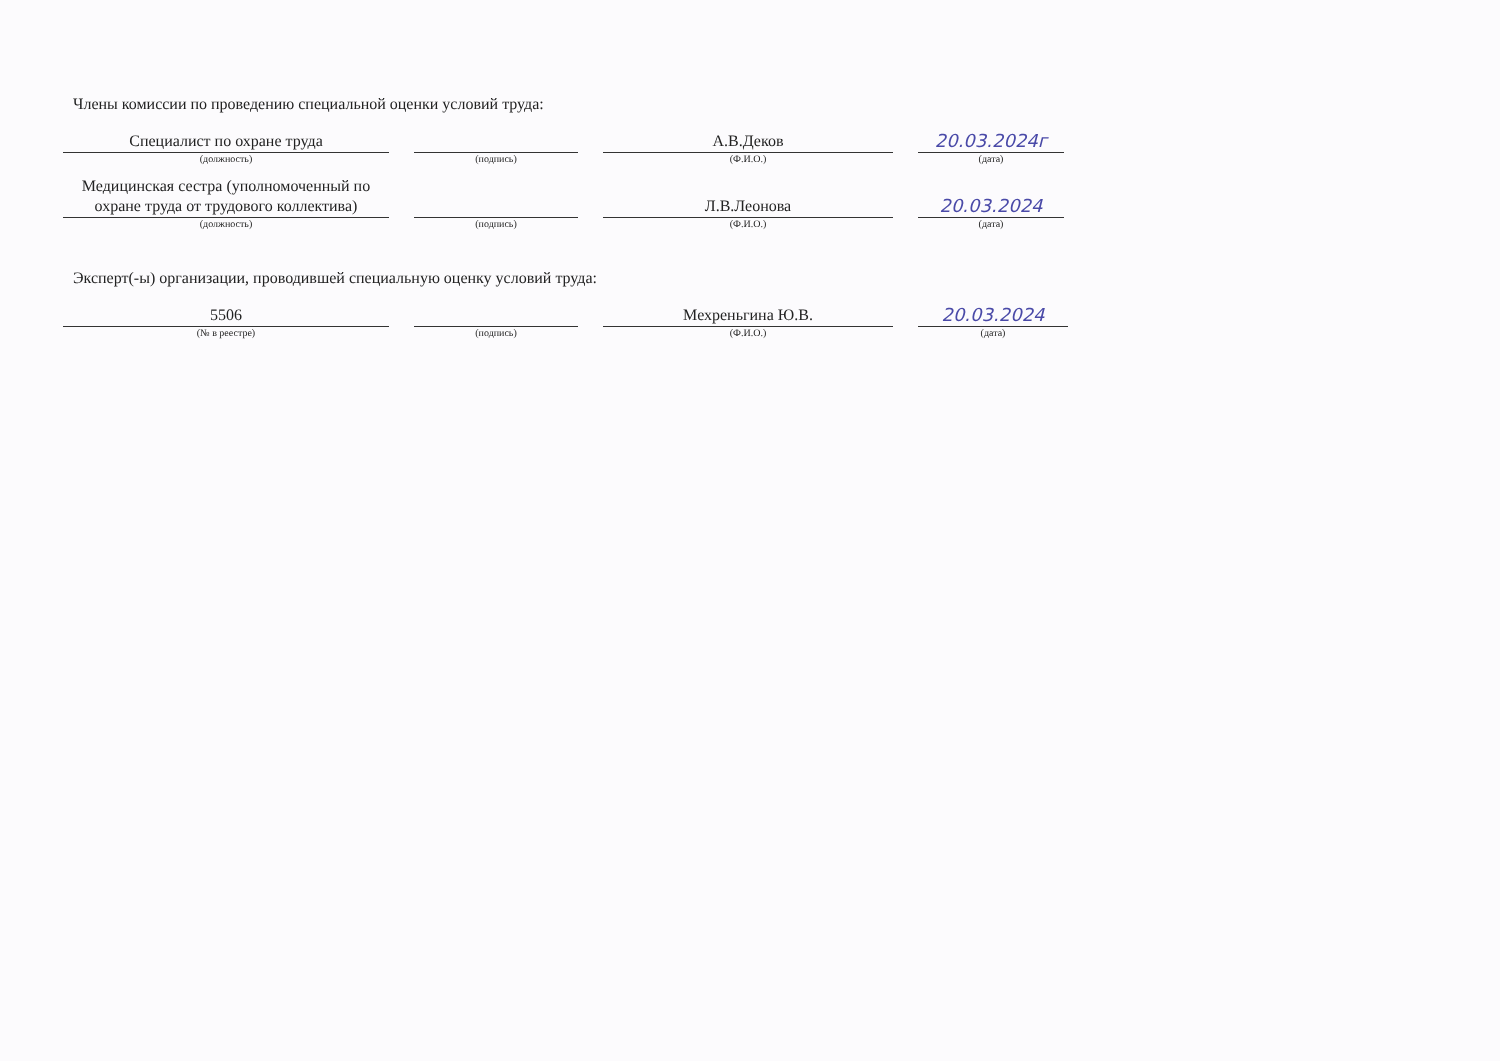Члены комиссии по проведению специальной оценки условий труда:
Специалист по охране труда
(должность)
(подпись)
А.В.Деков
(Ф.И.О.)
20.03.2024г
(дата)
Медицинская сестра (уполномоченный по охране труда от трудового коллектива)
(должность)
(подпись)
Л.В.Леонова
(Ф.И.О.)
20.03.2024
(дата)
Эксперт(-ы) организации, проводившей специальную оценку условий труда:
5506
(№ в реестре)
(подпись)
Мехреньгина Ю.В.
(Ф.И.О.)
20.03.2024
(дата)